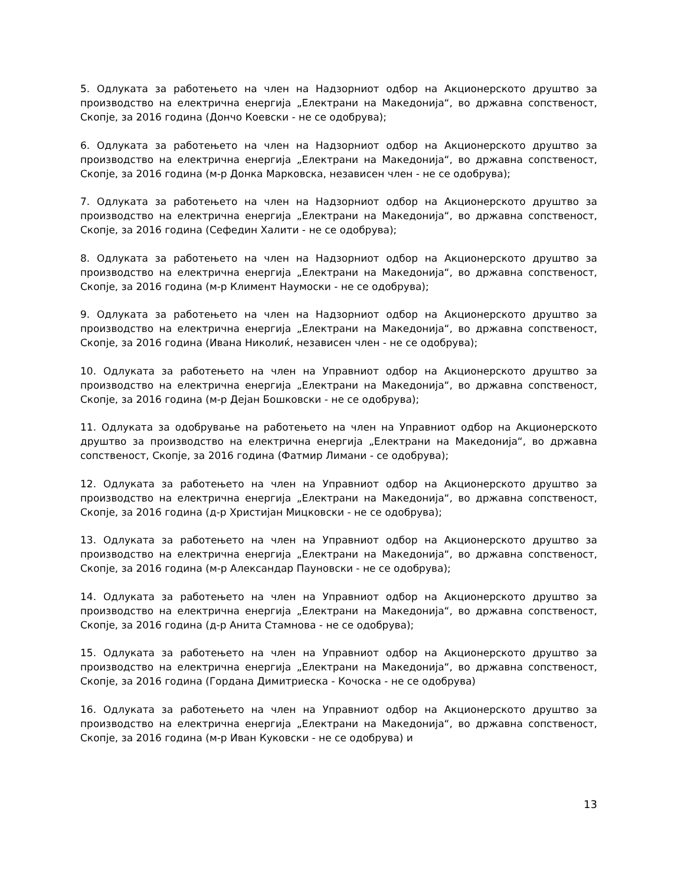5. Одлуката за работењето на член на Надзорниот одбор на Акционерското друштво за производство на електрична енергија „Електрани на Македонија“, во државна сопственост, Скопје, за 2016 година (Дончо Коевски - не се одобрува);
6. Одлуката за работењето на член на Надзорниот одбор на Акционерското друштво за производство на електрична енергија „Електрани на Македонија“, во државна сопственост, Скопје, за 2016 година (м-р Донка Марковска, независен член - не се одобрува);
7. Одлуката за работењето на член на Надзорниот одбор на Акционерското друштво за производство на електрична енергија „Електрани на Македонија“, во државна сопственост, Скопје, за 2016 година (Сефедин Халити - не се одобрува);
8. Одлуката за работењето на член на Надзорниот одбор на Акционерското друштво за производство на електрична енергија „Електрани на Македонија“, во државна сопственост, Скопје, за 2016 година (м-р Климент Наумоски - не се одобрува);
9. Одлуката за работењето на член на Надзорниот одбор на Акционерското друштво за производство на електрична енергија „Електрани на Македонија“, во државна сопственост, Скопје, за 2016 година (Ивана Николиќ, независен член - не се одобрува);
10. Одлуката за работењето на член на Управниот одбор на Акционерското друштво за производство на електрична енергија „Електрани на Македонија“, во државна сопственост, Скопје, за 2016 година (м-р Дејан Бошковски - не се одобрува);
11. Одлуката за одобрување на работењето на член на Управниот одбор на Акционерското друштво за производство на електрична енергија „Електрани на Македонија“, во државна сопственост, Скопје, за 2016 година (Фатмир Лимани - се одобрува);
12. Одлуката за работењето на член на Управниот одбор на Акционерското друштво за производство на електрична енергија „Електрани на Македонија“, во државна сопственост, Скопје, за 2016 година (д-р Христијан Мицковски - не се одобрува);
13. Одлуката за работењето на член на Управниот одбор на Акционерското друштво за производство на електрична енергија „Електрани на Македонија“, во државна сопственост, Скопје, за 2016 година (м-р Александар Пауновски - не се одобрува);
14. Одлуката за работењето на член на Управниот одбор на Акционерското друштво за производство на електрична енергија „Електрани на Македонија“, во државна сопственост, Скопје, за 2016 година (д-р Анита Стамнова - не се одобрува);
15. Одлуката за работењето на член на Управниот одбор на Акционерското друштво за производство на електрична енергија „Електрани на Македонија“, во државна сопственост, Скопје, за 2016 година (Гордана Димитриеска - Кочоска - не се одобрува)
16. Одлуката за работењето на член на Управниот одбор на Акционерското друштво за производство на електрична енергија „Електрани на Македонија“, во државна сопственост, Скопје, за 2016 година (м-р Иван Куковски - не се одобрува) и
13